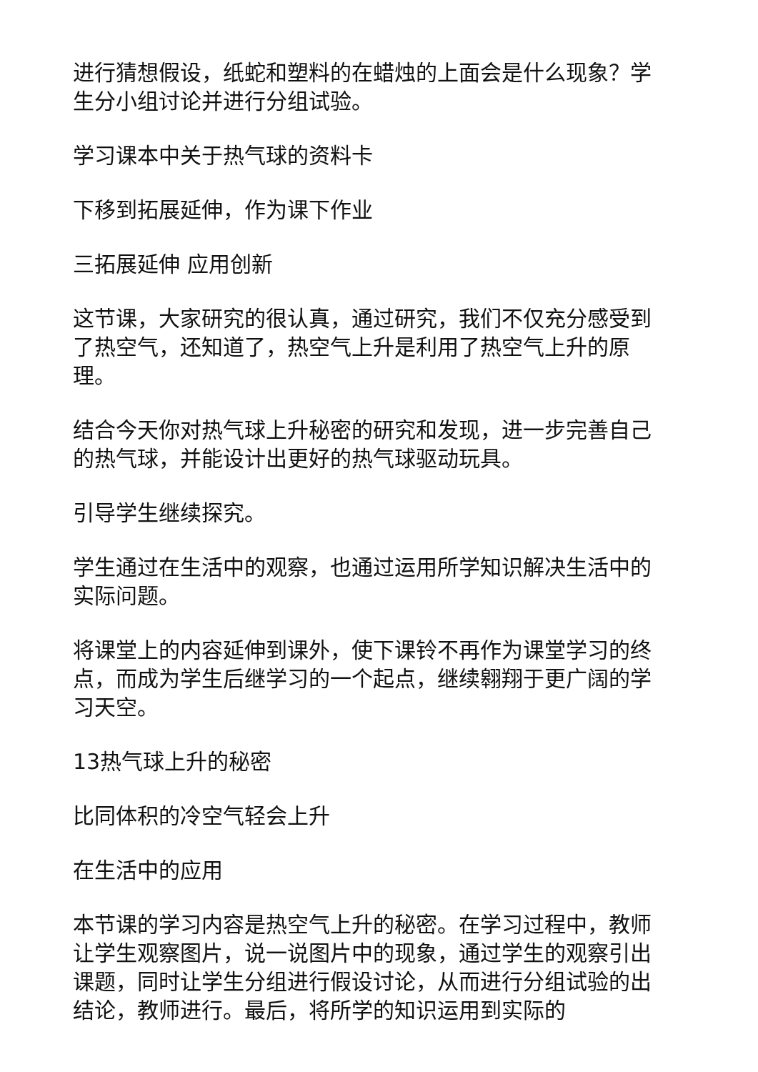进行猜想假设，纸蛇和塑料的在蜡烛的上面会是什么现象？学生分小组讨论并进行分组试验。
学习课本中关于热气球的资料卡
下移到拓展延伸，作为课下作业
三拓展延伸 应用创新
这节课，大家研究的很认真，通过研究，我们不仅充分感受到了热空气，还知道了，热空气上升是利用了热空气上升的原理。
结合今天你对热气球上升秘密的研究和发现，进一步完善自己的热气球，并能设计出更好的热气球驱动玩具。
引导学生继续探究。
学生通过在生活中的观察，也通过运用所学知识解决生活中的实际问题。
将课堂上的内容延伸到课外，使下课铃不再作为课堂学习的终点，而成为学生后继学习的一个起点，继续翱翔于更广阔的学习天空。
13热气球上升的秘密
比同体积的冷空气轻会上升
在生活中的应用
本节课的学习内容是热空气上升的秘密。在学习过程中，教师让学生观察图片，说一说图片中的现象，通过学生的观察引出课题，同时让学生分组进行假设讨论，从而进行分组试验的出结论，教师进行。最后，将所学的知识运用到实际的